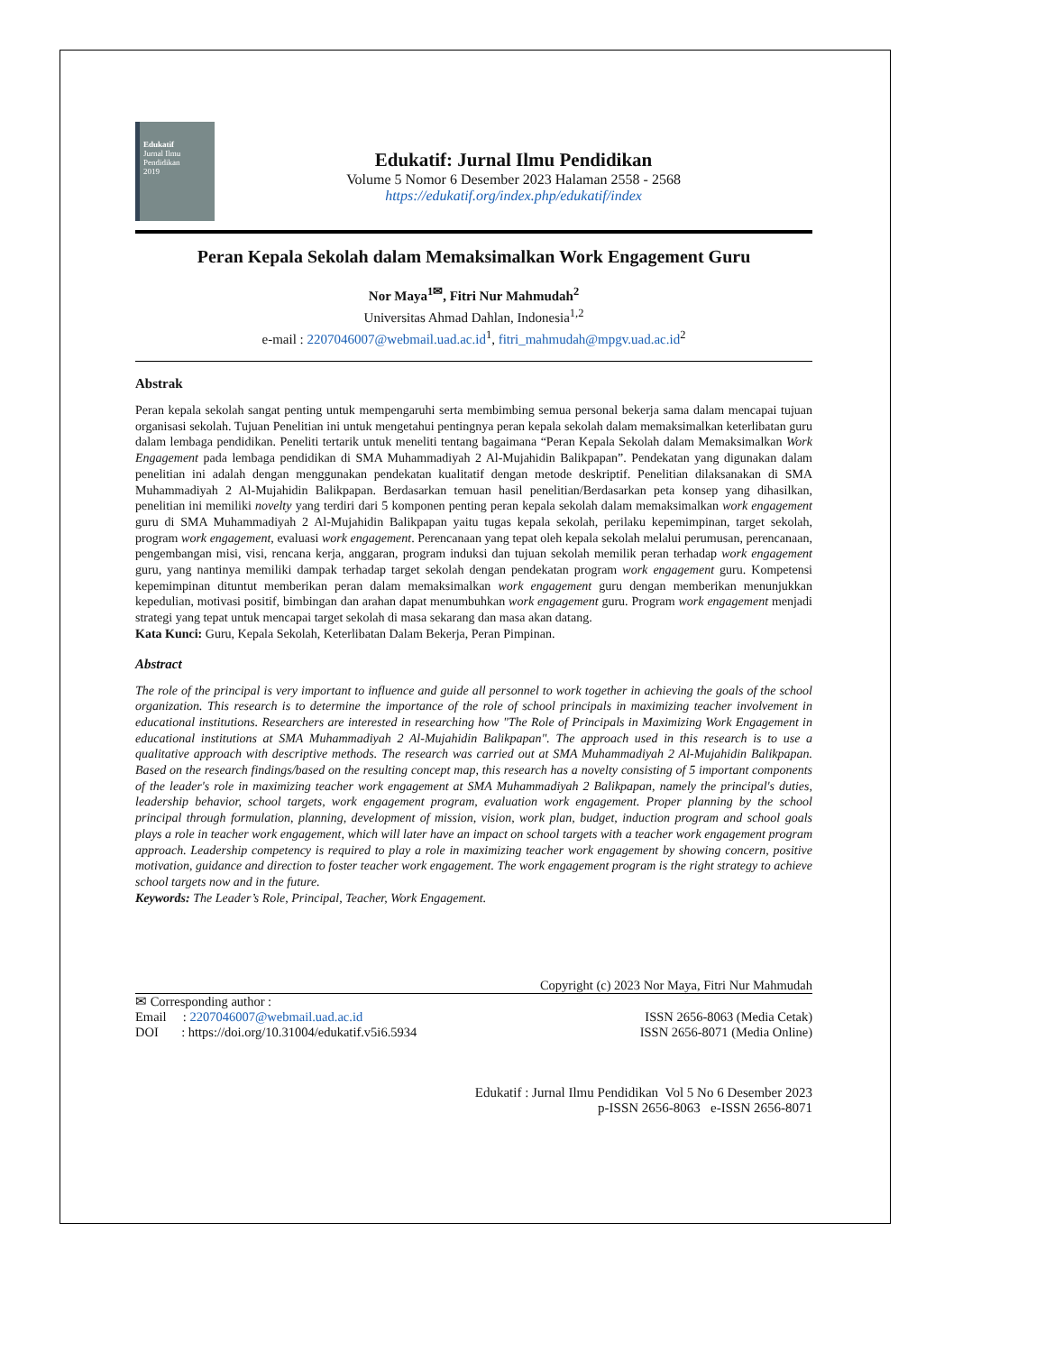Edukatif
Jurnal Ilmu Pendidikan
2019
Edukatif: Jurnal Ilmu Pendidikan
Volume 5 Nomor 6 Desember 2023 Halaman 2558 - 2568
https://edukatif.org/index.php/edukatif/index
Peran Kepala Sekolah dalam Memaksimalkan Work Engagement Guru
Nor Maya<sup>1✉</sup>, Fitri Nur Mahmudah<sup>2</sup>
Universitas Ahmad Dahlan, Indonesia<sup>1,2</sup>
e-mail : 2207046007@webmail.uad.ac.id<sup>1</sup>, fitri_mahmudah@mpgv.uad.ac.id<sup>2</sup>
Abstrak
Peran kepala sekolah sangat penting untuk mempengaruhi serta membimbing semua personal bekerja sama dalam mencapai tujuan organisasi sekolah. Tujuan Penelitian ini untuk mengetahui pentingnya peran kepala sekolah dalam memaksimalkan keterlibatan guru dalam lembaga pendidikan. Peneliti tertarik untuk meneliti tentang bagaimana “Peran Kepala Sekolah dalam Memaksimalkan Work Engagement pada lembaga pendidikan di SMA Muhammadiyah 2 Al-Mujahidin Balikpapan”. Pendekatan yang digunakan dalam penelitian ini adalah dengan menggunakan pendekatan kualitatif dengan metode deskriptif. Penelitian dilaksanakan di SMA Muhammadiyah 2 Al-Mujahidin Balikpapan. Berdasarkan temuan hasil penelitian/Berdasarkan peta konsep yang dihasilkan, penelitian ini memiliki novelty yang terdiri dari 5 komponen penting peran kepala sekolah dalam memaksimalkan work engagement guru di SMA Muhammadiyah 2 Al-Mujahidin Balikpapan yaitu tugas kepala sekolah, perilaku kepemimpinan, target sekolah, program work engagement, evaluasi work engagement. Perencanaan yang tepat oleh kepala sekolah melalui perumusan, perencanaan, pengembangan misi, visi, rencana kerja, anggaran, program induksi dan tujuan sekolah memilik peran terhadap work engagement guru, yang nantinya memiliki dampak terhadap target sekolah dengan pendekatan program work engagement guru. Kompetensi kepemimpinan dituntut memberikan peran dalam memaksimalkan work engagement guru dengan memberikan menunjukkan kepedulian, motivasi positif, bimbingan dan arahan dapat menumbuhkan work engagement guru. Program work engagement menjadi strategi yang tepat untuk mencapai target sekolah di masa sekarang dan masa akan datang.
Kata Kunci: Guru, Kepala Sekolah, Keterlibatan Dalam Bekerja, Peran Pimpinan.
Abstract
The role of the principal is very important to influence and guide all personnel to work together in achieving the goals of the school organization. This research is to determine the importance of the role of school principals in maximizing teacher involvement in educational institutions. Researchers are interested in researching how "The Role of Principals in Maximizing Work Engagement in educational institutions at SMA Muhammadiyah 2 Al-Mujahidin Balikpapan". The approach used in this research is to use a qualitative approach with descriptive methods. The research was carried out at SMA Muhammadiyah 2 Al-Mujahidin Balikpapan. Based on the research findings/based on the resulting concept map, this research has a novelty consisting of 5 important components of the leader's role in maximizing teacher work engagement at SMA Muhammadiyah 2 Balikpapan, namely the principal's duties, leadership behavior, school targets, work engagement program, evaluation work engagement. Proper planning by the school principal through formulation, planning, development of mission, vision, work plan, budget, induction program and school goals plays a role in teacher work engagement, which will later have an impact on school targets with a teacher work engagement program approach. Leadership competency is required to play a role in maximizing teacher work engagement by showing concern, positive motivation, guidance and direction to foster teacher work engagement. The work engagement program is the right strategy to achieve school targets now and in the future.
Keywords: The Leader’s Role, Principal, Teacher, Work Engagement.
Copyright (c) 2023 Nor Maya, Fitri Nur Mahmudah
✉ Corresponding author :
Email : 2207046007@webmail.uad.ac.id ISSN 2656-8063 (Media Cetak)
DOI : https://doi.org/10.31004/edukatif.v5i6.5934 ISSN 2656-8071 (Media Online)
Edukatif : Jurnal Ilmu Pendidikan Vol 5 No 6 Desember 2023
p-ISSN 2656-8063 e-ISSN 2656-8071